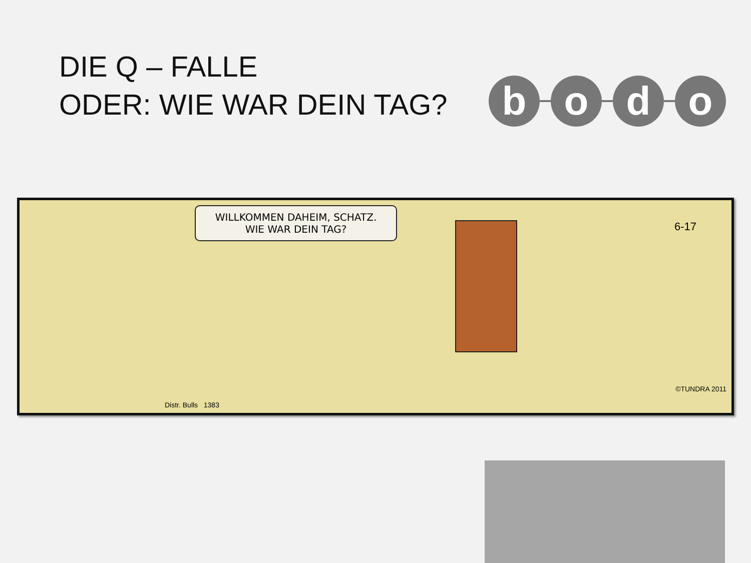DIE Q – FALLE
ODER: WIE WAR DEIN TAG?
b o d o
WILLKOMMEN DAHEIM, SCHATZ.
WIE WAR DEIN TAG?
6-17
Distr. Bulls 1383
©TUNDRA 2011